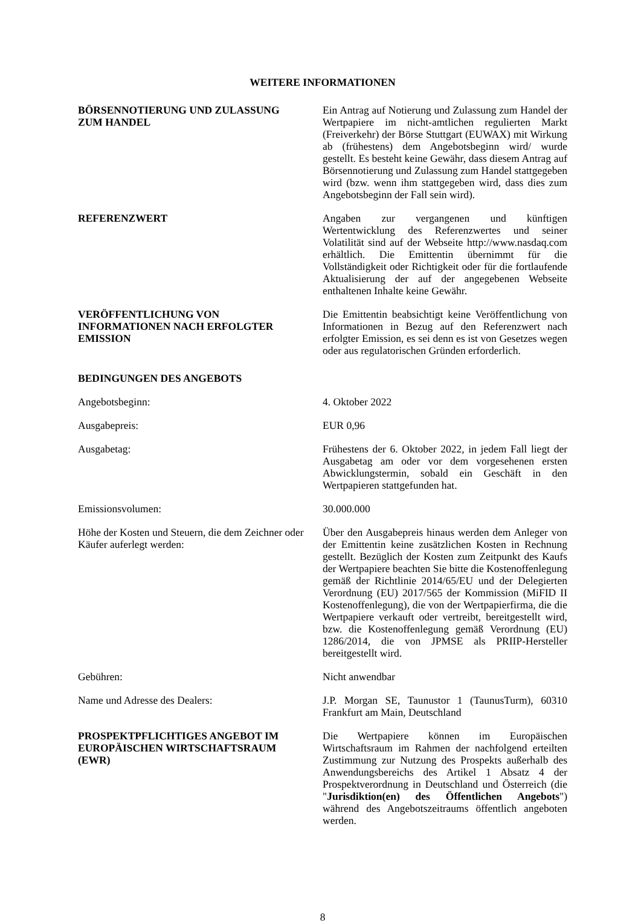WEITERE INFORMATIONEN
BÖRSENNOTIERUNG UND ZULASSUNG
ZUM HANDEL
Ein Antrag auf Notierung und Zulassung zum Handel der Wertpapiere im nicht-amtlichen regulierten Markt (Freiverkehr) der Börse Stuttgart (EUWAX) mit Wirkung ab (frühestens) dem Angebotsbeginn wird/ wurde gestellt. Es besteht keine Gewähr, dass diesem Antrag auf Börsennotierung und Zulassung zum Handel stattgegeben wird (bzw. wenn ihm stattgegeben wird, dass dies zum Angebotsbeginn der Fall sein wird).
REFERENZWERT Angaben zur vergangenen und künftigen Wertentwicklung des Referenzwertes und seiner Volatilität sind auf der Webseite http://www.nasdaq.com erhältlich. Die Emittentin übernimmt für die Vollständigkeit oder Richtigkeit oder für die fortlaufende Aktualisierung der auf der angegebenen Webseite enthaltenen Inhalte keine Gewähr.
VERÖFFENTLICHUNG VON
INFORMATIONEN NACH ERFOLGTER
EMISSION
Die Emittentin beabsichtigt keine Veröffentlichung von Informationen in Bezug auf den Referenzwert nach erfolgter Emission, es sei denn es ist von Gesetzes wegen oder aus regulatorischen Gründen erforderlich.
BEDINGUNGEN DES ANGEBOTS
Angebotsbeginn: 4. Oktober 2022
Ausgabepreis: EUR 0,96
Ausgabetag: Frühestens der 6. Oktober 2022, in jedem Fall liegt der Ausgabetag am oder vor dem vorgesehenen ersten Abwicklungstermin, sobald ein Geschäft in den Wertpapieren stattgefunden hat.
Emissionsvolumen: 30.000.000
Höhe der Kosten und Steuern, die dem Zeichner oder Käufer auferlegt werden:
Über den Ausgabepreis hinaus werden dem Anleger von der Emittentin keine zusätzlichen Kosten in Rechnung gestellt. Bezüglich der Kosten zum Zeitpunkt des Kaufs der Wertpapiere beachten Sie bitte die Kostenoffenlegung gemäß der Richtlinie 2014/65/EU und der Delegierten Verordnung (EU) 2017/565 der Kommission (MiFID II Kostenoffenlegung), die von der Wertpapierfirma, die die Wertpapiere verkauft oder vertreibt, bereitgestellt wird, bzw. die Kostenoffenlegung gemäß Verordnung (EU) 1286/2014, die von JPMSE als PRIIP-Hersteller bereitgestellt wird.
Gebühren: Nicht anwendbar
Name und Adresse des Dealers: J.P. Morgan SE, Taunustor 1 (TaunusTurm), 60310 Frankfurt am Main, Deutschland
PROSPEKTPFLICHTIGES ANGEBOT IM
EUROPÄISCHEN WIRTSCHAFTSRAUM
(EWR)
Die Wertpapiere können im Europäischen Wirtschaftsraum im Rahmen der nachfolgend erteilten Zustimmung zur Nutzung des Prospekts außerhalb des Anwendungsbereichs des Artikel 1 Absatz 4 der Prospektverordnung in Deutschland und Österreich (die "Jurisdiktion(en) des Öffentlichen Angebots") während des Angebotszeitraums öffentlich angeboten werden.
8